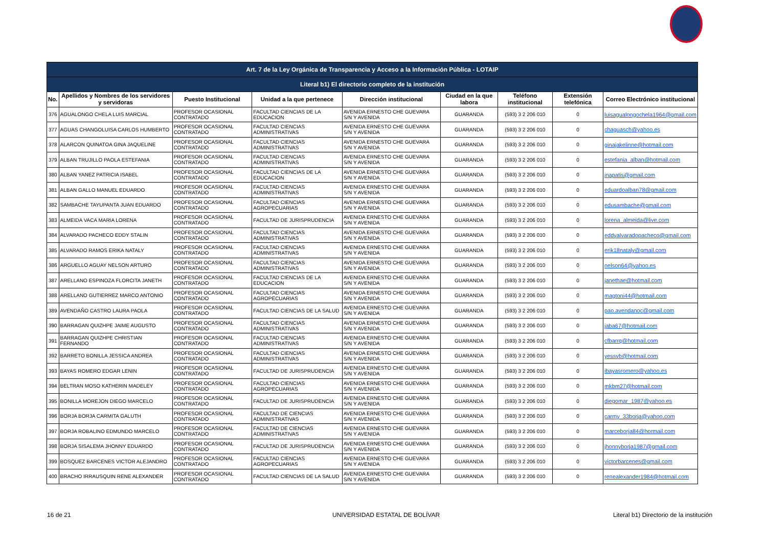| Art. 7 de la Ley Orgánica de Transparencia y Acceso a la Información Pública - LOTAIP | | | | | | | | |
| Literal b1) El directorio completo de la institución | | | | | | | | |
| No. | Apellidos y Nombres de los servidores y servidoras | Puesto Institucional | Unidad a la que pertenece | Dirección institucional | Ciudad en la que labora | Teléfono institucional | Extensión telefónica | Correo Electrónico institucional |
| 376 | AGUALONGO CHELA LUIS MARCIAL | PROFESOR OCASIONAL CONTRATADO | FACULTAD CIENCIAS DE LA EDUCACION | AVENIDA ERNESTO CHE GUEVARA S/N Y AVENIDA | GUARANDA | (593) 3 2 206 010 | 0 | luisagualongochela1964@gmail.com |
| 377 | AGUAS CHANGOLUISA CARLOS HUMBERTO | PROFESOR OCASIONAL CONTRATADO | FACULTAD CIENCIAS ADMINISTRATIVAS | AVENIDA ERNESTO CHE GUEVARA S/N Y AVENIDA | GUARANDA | (593) 3 2 206 010 | 0 | chaguasch@yahoo.es |
| 378 | ALARCON QUINATOA GINA JAQUELINE | PROFESOR OCASIONAL CONTRATADO | FACULTAD CIENCIAS ADMINISTRATIVAS | AVENIDA ERNESTO CHE GUEVARA S/N Y AVENIDA | GUARANDA | (593) 3 2 206 010 | 0 | ginajakelinne@hotmail.com |
| 379 | ALBAN TRUJILLO PAOLA ESTEFANIA | PROFESOR OCASIONAL CONTRATADO | FACULTAD CIENCIAS ADMINISTRATIVAS | AVENIDA ERNESTO CHE GUEVARA S/N Y AVENIDA | GUARANDA | (593) 3 2 206 010 | 0 | estefania_alban@hotmail.com |
| 380 | ALBAN YANEZ PATRICIA ISABEL | PROFESOR OCASIONAL CONTRATADO | FACULTAD CIENCIAS DE LA EDUCACION | AVENIDA ERNESTO CHE GUEVARA S/N Y AVENIDA | GUARANDA | (593) 3 2 206 010 | 0 | inapatis@gmail.com |
| 381 | ALBAN GALLO MANUEL EDUARDO | PROFESOR OCASIONAL CONTRATADO | FACULTAD CIENCIAS ADMINISTRATIVAS | AVENIDA ERNESTO CHE GUEVARA S/N Y AVENIDA | GUARANDA | (593) 3 2 206 010 | 0 | eduardoalban78@gmail.com |
| 382 | SAMBACHE TAYUPANTA JUAN EDUARDO | PROFESOR OCASIONAL CONTRATADO | FACULTAD CIENCIAS AGROPECUARIAS | AVENIDA ERNESTO CHE GUEVARA S/N Y AVENIDA | GUARANDA | (593) 3 2 206 010 | 0 | edusambache@gmail.com |
| 383 | ALMEIDA VACA MARIA LORENA | PROFESOR OCASIONAL CONTRATADO | FACULTAD DE JURISPRUDENCIA | AVENIDA ERNESTO CHE GUEVARA S/N Y AVENIDA | GUARANDA | (593) 3 2 206 010 | 0 | lorena_almeida@live.com |
| 384 | ALVARADO PACHECO EDDY STALIN | PROFESOR OCASIONAL CONTRATADO | FACULTAD CIENCIAS ADMINISTRATIVAS | AVENIDA ERNESTO CHE GUEVARA S/N Y AVENIDA | GUARANDA | (593) 3 2 206 010 | 0 | eddyalvaradopacheco@gmail.com |
| 385 | ALVARADO RAMOS ERIKA NATALY | PROFESOR OCASIONAL CONTRATADO | FACULTAD CIENCIAS ADMINISTRATIVAS | AVENIDA ERNESTO CHE GUEVARA S/N Y AVENIDA | GUARANDA | (593) 3 2 206 010 | 0 | erik18nataly@gmail.com |
| 386 | ARGUELLO AGUAY NELSON ARTURO | PROFESOR OCASIONAL CONTRATADO | FACULTAD CIENCIAS ADMINISTRATIVAS | AVENIDA ERNESTO CHE GUEVARA S/N Y AVENIDA | GUARANDA | (593) 3 2 206 010 | 0 | nelson64@yahoo.es |
| 387 | ARELLANO ESPINOZA FLORCITA JANETH | PROFESOR OCASIONAL CONTRATADO | FACULTAD CIENCIAS DE LA EDUCACION | AVENIDA ERNESTO CHE GUEVARA S/N Y AVENIDA | GUARANDA | (593) 3 2 206 010 | 0 | janethae@hotmail.com |
| 388 | ARELLANO GUTIERREZ MARCO ANTONIO | PROFESOR OCASIONAL CONTRATADO | FACULTAD CIENCIAS AGROPECUARIAS | AVENIDA ERNESTO CHE GUEVARA S/N Y AVENIDA | GUARANDA | (593) 3 2 206 010 | 0 | magtoni44@hotmail.com |
| 389 | AVENDAÑO CASTRO LAURA PAOLA | PROFESOR OCASIONAL CONTRATADO | FACULTAD CIENCIAS DE LA SALUD | AVENIDA ERNESTO CHE GUEVARA S/N Y AVENIDA | GUARANDA | (593) 3 2 206 010 | 0 | pao.avendanoc@gmail.com |
| 390 | BARRAGAN QUIZHPE JAIME AUGUSTO | PROFESOR OCASIONAL CONTRATADO | FACULTAD CIENCIAS ADMINISTRATIVAS | AVENIDA ERNESTO CHE GUEVARA S/N Y AVENIDA | GUARANDA | (593) 3 2 206 010 | 0 | jaba67@hotmail.com |
| 391 | BARRAGAN QUIZHPE CHRISTIAN FERNANDO | PROFESOR OCASIONAL CONTRATADO | FACULTAD CIENCIAS ADMINISTRATIVAS | AVENIDA ERNESTO CHE GUEVARA S/N Y AVENIDA | GUARANDA | (593) 3 2 206 010 | 0 | cfbarrq@hotmail.com |
| 392 | BARRETO BONILLA JESSICA ANDREA | PROFESOR OCASIONAL CONTRATADO | FACULTAD CIENCIAS ADMINISTRATIVAS | AVENIDA ERNESTO CHE GUEVARA S/N Y AVENIDA | GUARANDA | (593) 3 2 206 010 | 0 | yessyb@hotmail.com |
| 393 | BAYAS ROMERO EDGAR LENIN | PROFESOR OCASIONAL CONTRATADO | FACULTAD DE JURISPRUDENCIA | AVENIDA ERNESTO CHE GUEVARA S/N Y AVENIDA | GUARANDA | (593) 3 2 206 010 | 0 | ibayasromero@yahoo.es |
| 394 | BELTRAN MOSO KATHERIN MADELEY | PROFESOR OCASIONAL CONTRATADO | FACULTAD CIENCIAS AGROPECUARIAS | AVENIDA ERNESTO CHE GUEVARA S/N Y AVENIDA | GUARANDA | (593) 3 2 206 010 | 0 | mkbm27@hotmail.com |
| 395 | BONILLA MOREJON DIEGO MARCELO | PROFESOR OCASIONAL CONTRATADO | FACULTAD DE JURISPRUDENCIA | AVENIDA ERNESTO CHE GUEVARA S/N Y AVENIDA | GUARANDA | (593) 3 2 206 010 | 0 | diegomar_1987@yahoo.es |
| 396 | BORJA BORJA CARMITA GALUTH | PROFESOR OCASIONAL CONTRATADO | FACULTAD DE CIENCIAS ADMINISTRATIVAS | AVENIDA ERNESTO CHE GUEVARA S/N Y AVENIDA | GUARANDA | (593) 3 2 206 010 | 0 | carmy_33borja@yahoo.com |
| 397 | BORJA ROBALINO EDMUNDO MARCELO | PROFESOR OCASIONAL CONTRATADO | FACULTAD DE CIENCIAS ADMINISTRATIVAS | AVENIDA ERNESTO CHE GUEVARA S/N Y AVENIDA | GUARANDA | (593) 3 2 206 010 | 0 | marceborja84@hormail.com |
| 398 | BORJA SISALEMA JHONNY EDUARDO | PROFESOR OCASIONAL CONTRATADO | FACULTAD DE JURISPRUDENCIA | AVENIDA ERNESTO CHE GUEVARA S/N Y AVENIDA | GUARANDA | (593) 3 2 206 010 | 0 | jhonnyborja1987@gmail.com |
| 399 | BOSQUEZ BARCENES VICTOR ALEJANDRO | PROFESOR OCASIONAL CONTRATADO | FACULTAD CIENCIAS AGROPECUARIAS | AVENIDA ERNESTO CHE GUEVARA S/N Y AVENIDA | GUARANDA | (593) 3 2 206 010 | 0 | victorbarcenes@gmail.com |
| 400 | BRACHO IRRAUSQUIN RENE ALEXANDER | PROFESOR OCASIONAL CONTRATADO | FACULTAD CIENCIAS DE LA SALUD | AVENIDA ERNESTO CHE GUEVARA S/N Y AVENIDA | GUARANDA | (593) 3 2 206 010 | 0 | renealexander1984@hotmail.com |
16 de 21 UNIVERSIDAD ESTATAL DE BOLÍVAR
Literal b1) Directorio de la institución